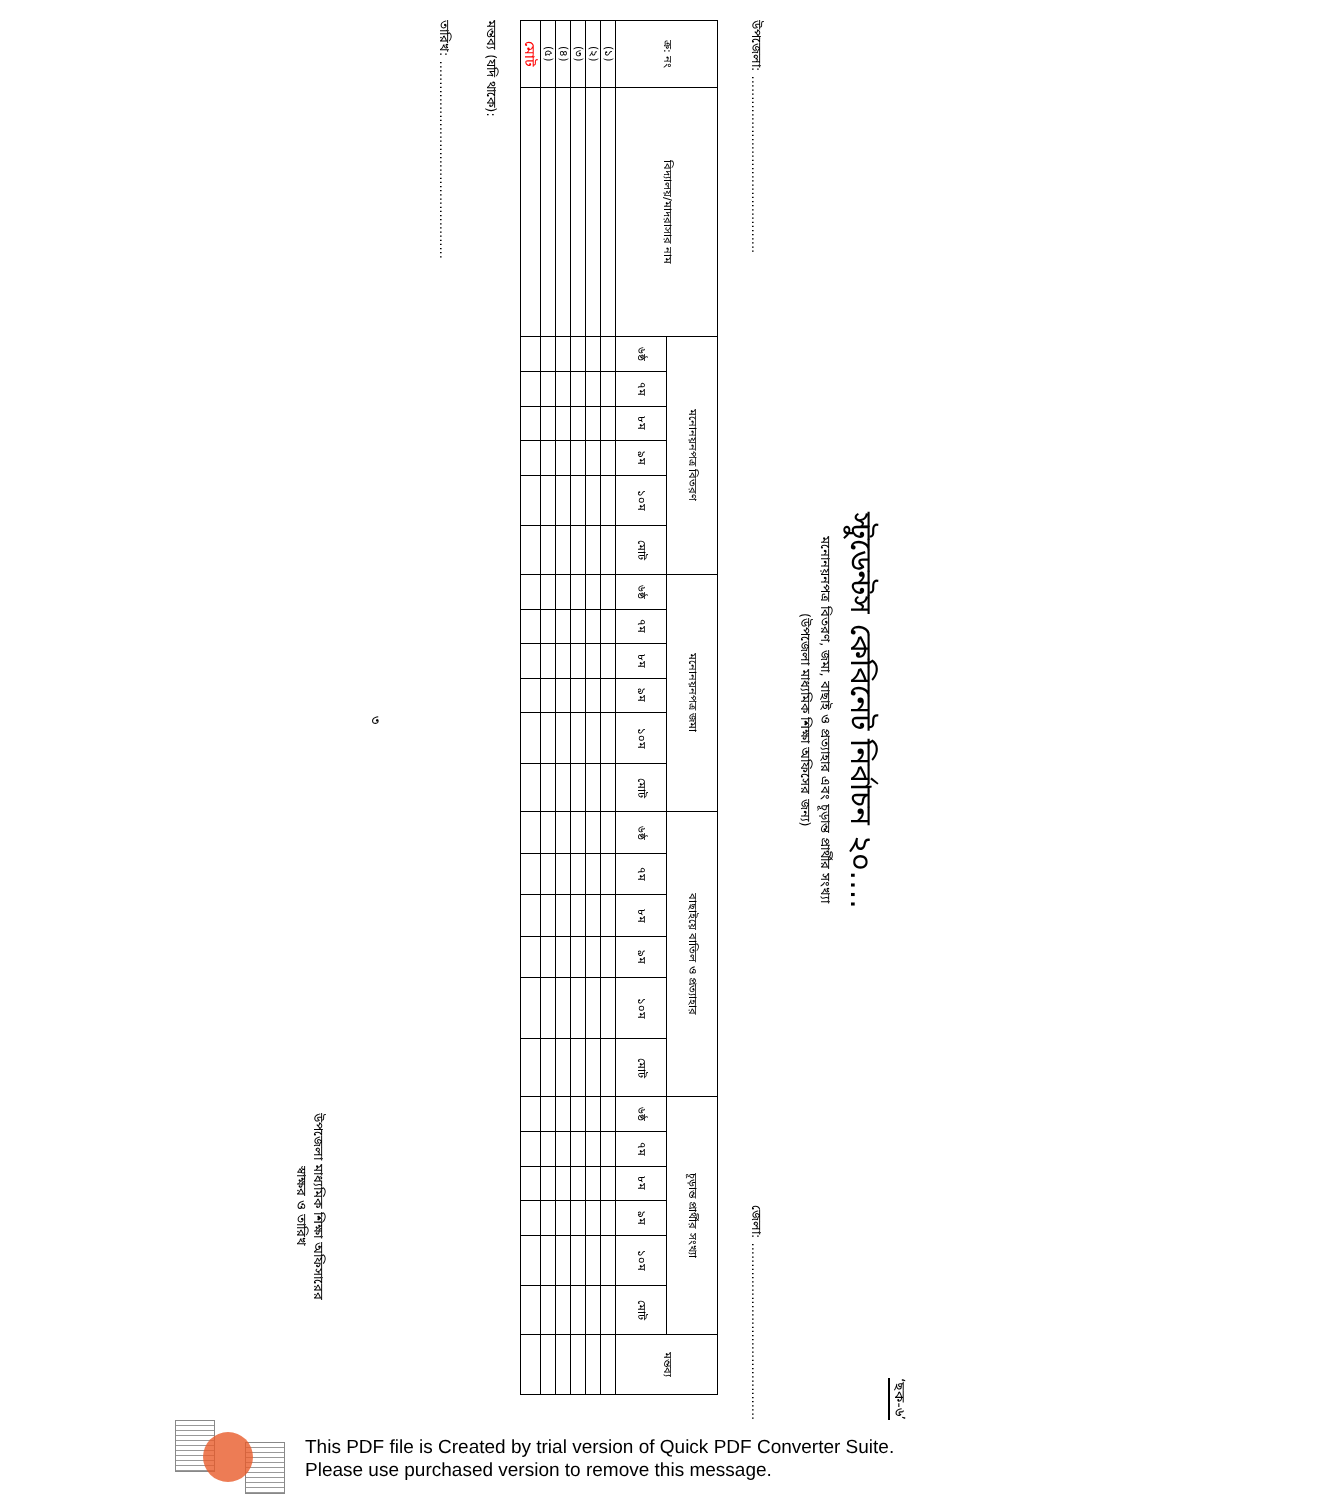‘ছক-৬’
স্টুডেন্টস কেবিনেট নির্বাচন ২০....
মনোনয়নপত্র বিতরণ, জমা, বাছাই ও প্রত্যাহার এবং চূড়ান্ত প্রার্থীর সংখ্যা
(উপজেলা মাধ্যমিক শিক্ষা অফিসের জন্য)
উপজেলা: ........................................... জেলা: ...........................................
| ক্র: নং | বিদ্যালয়/মাদরাসার নাম | মনোনয়নপত্র বিতরণ | | | | | | মনোনয়নপত্র জমা | | | | | | বাছাইয়ে বাতিল ও প্রত্যাহার | | | | | | চূড়ান্ত প্রার্থীর সংখ্যা | | | | | | মন্তব্য |
| --- | --- | --- | --- | --- | --- | --- | --- | --- | --- | --- | --- | --- | --- | --- | --- | --- | --- | --- | --- | --- | --- | --- | --- | --- | --- | --- |
| | | ৬ষ্ঠ | ৭ম | ৮ম | ৯ম | ১০ম | মোট | ৬ষ্ঠ | ৭ম | ৮ম | ৯ম | ১০ম | মোট | ৬ষ্ঠ | ৭ম | ৮ম | ৯ম | ১০ম | মোট | ৬ষ্ঠ | ৭ম | ৮ম | ৯ম | ১০ম | মোট | |
| (১) | | | | | | | | | | | | | | | | | | | | | | | | | | |
| (২) | | | | | | | | | | | | | | | | | | | | | | | | | | |
| (৩) | | | | | | | | | | | | | | | | | | | | | | | | | | |
| (৪) | | | | | | | | | | | | | | | | | | | | | | | | | | |
| (৫) | | | | | | | | | | | | | | | | | | | | | | | | | | |
| মোট | | | | | | | | | | | | | | | | | | | | | | | | | | |
মন্তব্য (যদি থাকে):
তারিখ: ................................................
৩
উপজেলা মাধ্যমিক শিক্ষা অফিসারের
স্বাক্ষর ও তারিখ
This PDF file is Created by trial version of Quick PDF Converter Suite.
Please use purchased version to remove this message.